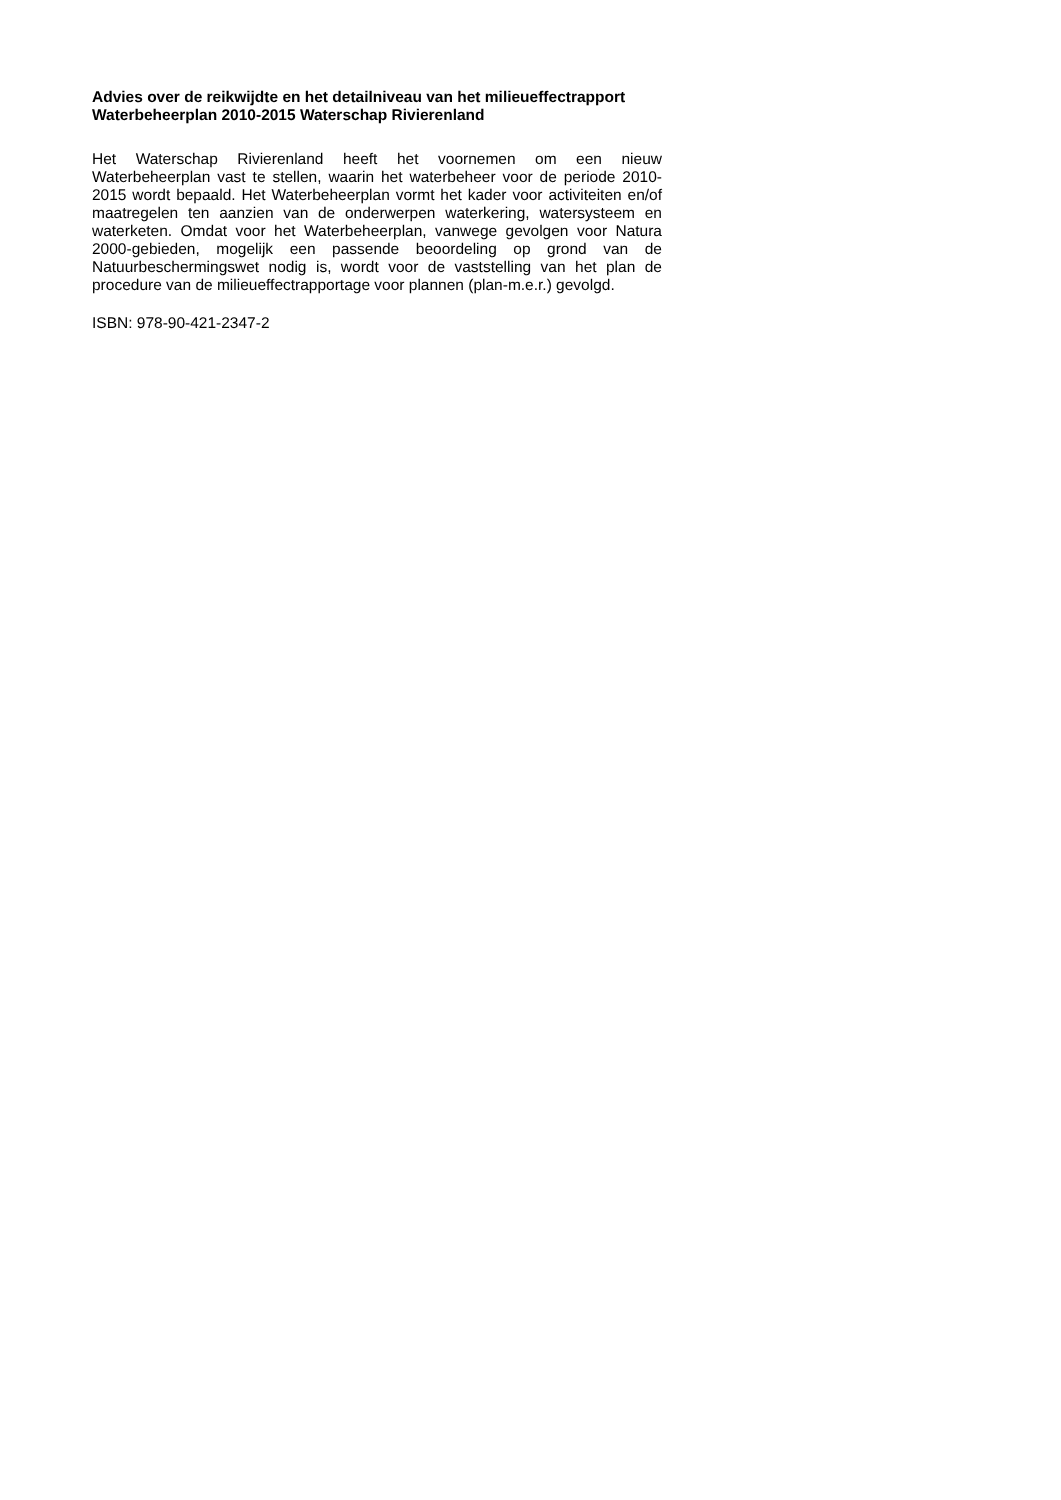Advies over de reikwijdte en het detailniveau van het milieueffectrapport Waterbeheerplan 2010-2015 Waterschap Rivierenland
Het Waterschap Rivierenland heeft het voornemen om een nieuw Waterbeheerplan vast te stellen, waarin het waterbeheer voor de periode 2010-2015 wordt bepaald. Het Waterbeheerplan vormt het kader voor activiteiten en/of maatregelen ten aanzien van de onderwerpen waterkering, watersysteem en waterketen. Omdat voor het Waterbeheerplan, vanwege gevolgen voor Natura 2000-gebieden, mogelijk een passende beoordeling op grond van de Natuurbeschermingswet nodig is, wordt voor de vaststelling van het plan de procedure van de milieueffectrapportage voor plannen (plan-m.e.r.) gevolgd.
ISBN: 978-90-421-2347-2